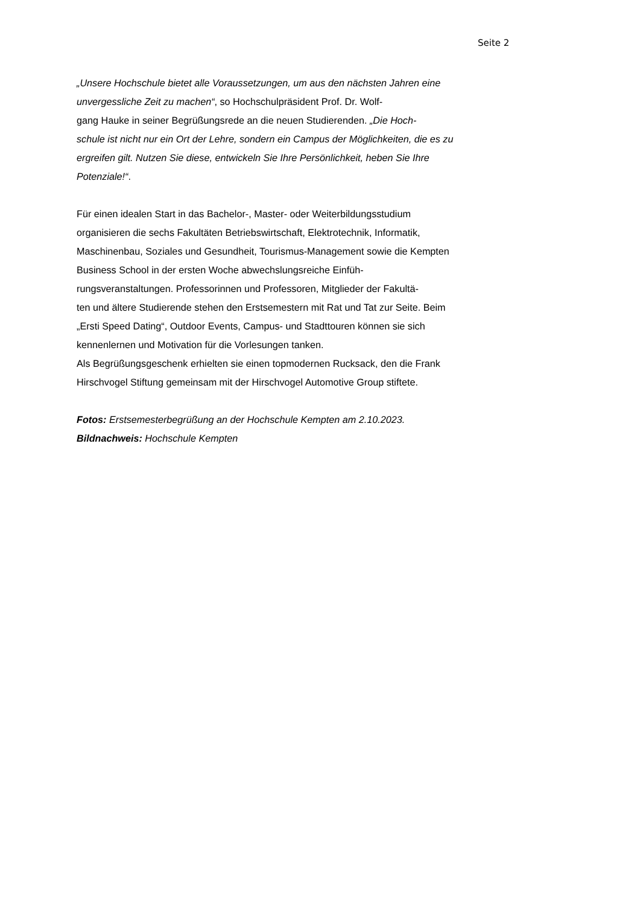Seite 2
„Unsere Hochschule bietet alle Voraussetzungen, um aus den nächsten Jahren eine unvergessliche Zeit zu machen“, so Hochschulpräsident Prof. Dr. Wolf-
gang Hauke in seiner Begrüßungsrede an die neuen Studierenden. „Die Hoch-
schule ist nicht nur ein Ort der Lehre, sondern ein Campus der Möglichkeiten, die es zu ergreifen gilt. Nutzen Sie diese, entwickeln Sie Ihre Persönlichkeit, heben Sie Ihre Potenziale!“.
Für einen idealen Start in das Bachelor-, Master- oder Weiterbildungsstudium organisieren die sechs Fakultäten Betriebswirtschaft, Elektrotechnik, Informatik, Maschinenbau, Soziales und Gesundheit, Tourismus-Management sowie die Kempten Business School in der ersten Woche abwechslungsreiche Einfüh-
rungsveranstaltungen. Professorinnen und Professoren, Mitglieder der Fakultä-
ten und ältere Studierende stehen den Erstsemestern mit Rat und Tat zur Seite. Beim „Ersti Speed Dating“, Outdoor Events, Campus- und Stadttouren können sie sich kennenlernen und Motivation für die Vorlesungen tanken.
Als Begrüßungsgeschenk erhielten sie einen topmodernen Rucksack, den die Frank Hirschvogel Stiftung gemeinsam mit der Hirschvogel Automotive Group stiftete.
Fotos: Erstsemesterbegrüßung an der Hochschule Kempten am 2.10.2023.
Bildnachweis: Hochschule Kempten